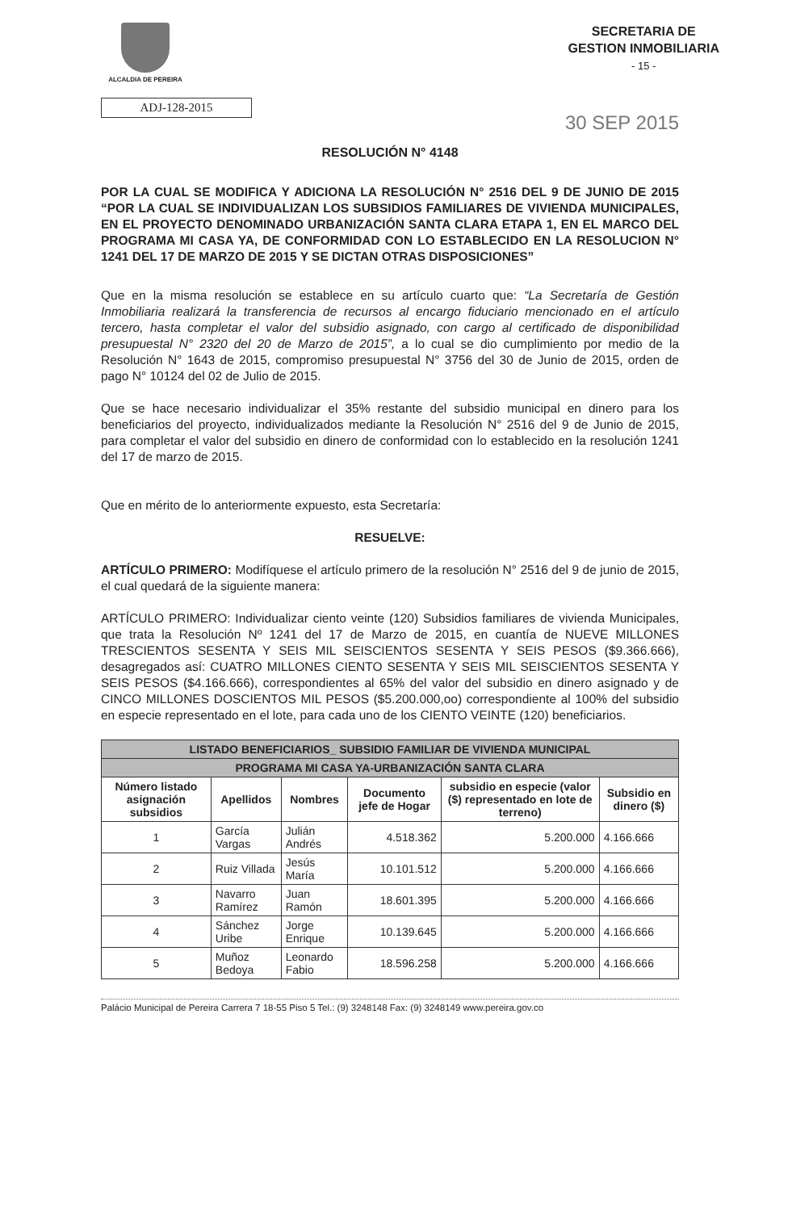ALCALDIA DE PEREIRA
SECRETARIA DE
GESTION INMOBILIARIA
- 15 -
ADJ-128-2015
30 SEP 2015
RESOLUCIÓN N° 4148
POR LA CUAL SE MODIFICA Y ADICIONA LA RESOLUCIÓN N° 2516 DEL 9 DE JUNIO DE 2015 “POR LA CUAL SE INDIVIDUALIZAN LOS SUBSIDIOS FAMILIARES DE VIVIENDA MUNICIPALES, EN EL PROYECTO DENOMINADO URBANIZACIÓN SANTA CLARA ETAPA 1, EN EL MARCO DEL PROGRAMA MI CASA YA, DE CONFORMIDAD CON LO ESTABLECIDO EN LA RESOLUCION N° 1241 DEL 17 DE MARZO DE 2015 Y SE DICTAN OTRAS DISPOSICIONES”
Que en la misma resolución se establece en su artículo cuarto que: “La Secretaría de Gestión Inmobiliaria realizará la transferencia de recursos al encargo fiduciario mencionado en el artículo tercero, hasta completar el valor del subsidio asignado, con cargo al certificado de disponibilidad presupuestal N° 2320 del 20 de Marzo de 2015”, a lo cual se dio cumplimiento por medio de la Resolución N° 1643 de 2015, compromiso presupuestal N° 3756 del 30 de Junio de 2015, orden de pago N° 10124 del 02 de Julio de 2015.
Que se hace necesario individualizar el 35% restante del subsidio municipal en dinero para los beneficiarios del proyecto, individualizados mediante la Resolución N° 2516 del 9 de Junio de 2015, para completar el valor del subsidio en dinero de conformidad con lo establecido en la resolución 1241 del 17 de marzo de 2015.
Que en mérito de lo anteriormente expuesto, esta Secretaría:
RESUELVE:
ARTÍCULO PRIMERO: Modifíquese el artículo primero de la resolución N° 2516 del 9 de junio de 2015, el cual quedará de la siguiente manera:
ARTÍCULO PRIMERO: Individualizar ciento veinte (120) Subsidios familiares de vivienda Municipales, que trata la Resolución Nº 1241 del 17 de Marzo de 2015, en cuantía de NUEVE MILLONES TRESCIENTOS SESENTA Y SEIS MIL SEISCIENTOS SESENTA Y SEIS PESOS ($9.366.666), desagregados así: CUATRO MILLONES CIENTO SESENTA Y SEIS MIL SEISCIENTOS SESENTA Y SEIS PESOS ($4.166.666), correspondientes al 65% del valor del subsidio en dinero asignado y de CINCO MILLONES DOSCIENTOS MIL PESOS ($5.200.000,oo) correspondiente al 100% del subsidio en especie representado en el lote, para cada uno de los CIENTO VEINTE (120) beneficiarios.
| LISTADO BENEFICIARIOS_ SUBSIDIO FAMILIAR DE VIVIENDA MUNICIPAL | | | | | |
| PROGRAMA MI CASA YA-URBANIZACIÓN SANTA CLARA | | | | | |
| Número listado asignación subsidios | Apellidos | Nombres | Documento jefe de Hogar | subsidio en especie (valor ($) representado en lote de terreno) | Subsidio en dinero ($) |
| 1 | García Vargas | Julián Andrés | 4.518.362 | 5.200.000 | 4.166.666 |
| 2 | Ruiz Villada | Jesús María | 10.101.512 | 5.200.000 | 4.166.666 |
| 3 | Navarro Ramírez | Juan Ramón | 18.601.395 | 5.200.000 | 4.166.666 |
| 4 | Sánchez Uribe | Jorge Enrique | 10.139.645 | 5.200.000 | 4.166.666 |
| 5 | Muñoz Bedoya | Leonardo Fabio | 18.596.258 | 5.200.000 | 4.166.666 |
Palácio Municipal de Pereira Carrera 7 18-55 Piso 5 Tel.: (9) 3248148 Fax: (9) 3248149 www.pereira.gov.co